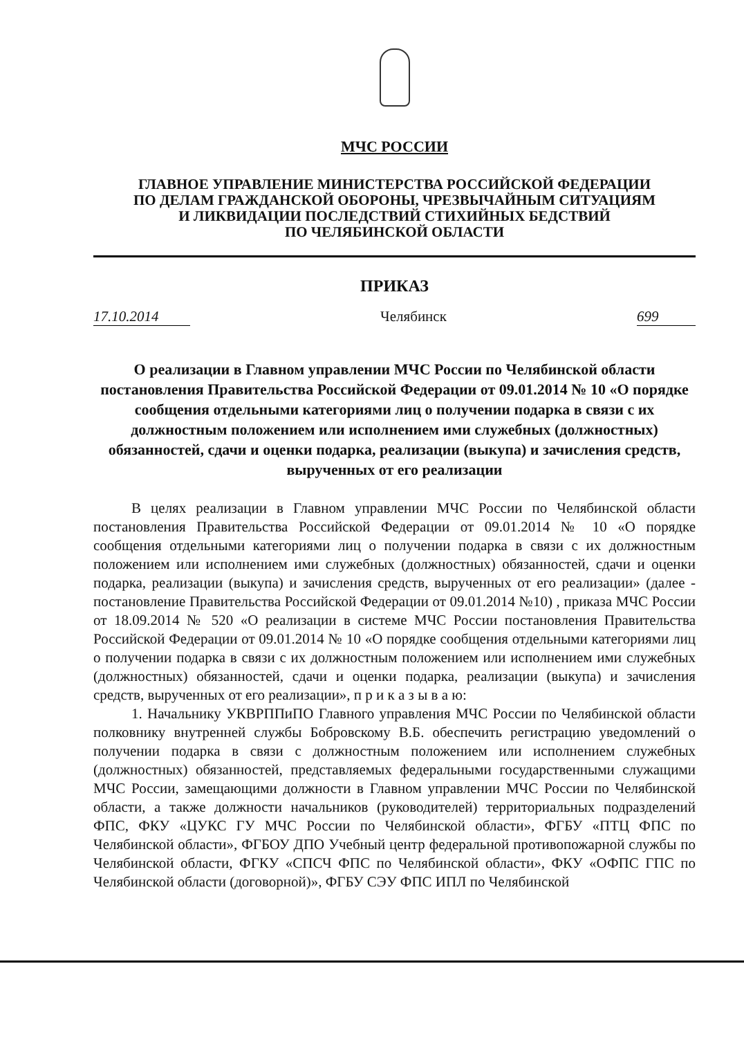МЧС РОССИИ
ГЛАВНОЕ УПРАВЛЕНИЕ МИНИСТЕРСТВА РОССИЙСКОЙ ФЕДЕРАЦИИ
ПО ДЕЛАМ ГРАЖДАНСКОЙ ОБОРОНЫ, ЧРЕЗВЫЧАЙНЫМ СИТУАЦИЯМ
И ЛИКВИДАЦИИ ПОСЛЕДСТВИЙ СТИХИЙНЫХ БЕДСТВИЙ
ПО ЧЕЛЯБИНСКОЙ ОБЛАСТИ
ПРИКАЗ
17.10.2014 Челябинск 699
О реализации в Главном управлении МЧС России по Челябинской области постановления Правительства Российской Федерации от 09.01.2014 № 10 «О порядке сообщения отдельными категориями лиц о получении подарка в связи с их должностным положением или исполнением ими служебных (должностных) обязанностей, сдачи и оценки подарка, реализации (выкупа) и зачисления средств, вырученных от его реализации
В целях реализации в Главном управлении МЧС России по Челябинской области постановления Правительства Российской Федерации от 09.01.2014 № 10 «О порядке сообщения отдельными категориями лиц о получении подарка в связи с их должностным положением или исполнением ими служебных (должностных) обязанностей, сдачи и оценки подарка, реализации (выкупа) и зачисления средств, вырученных от его реализации» (далее - постановление Правительства Российской Федерации от 09.01.2014 №10) , приказа МЧС России от 18.09.2014 № 520 «О реализации в системе МЧС России постановления Правительства Российской Федерации от 09.01.2014 № 10 «О порядке сообщения отдельными категориями лиц о получении подарка в связи с их должностным положением или исполнением ими служебных (должностных) обязанностей, сдачи и оценки подарка, реализации (выкупа) и зачисления средств, вырученных от его реализации», п р и к а з ы в а ю:
1. Начальнику УКВРППиПО Главного управления МЧС России по Челябинской области полковнику внутренней службы Бобровскому В.Б. обеспечить регистрацию уведомлений о получении подарка в связи с должностным положением или исполнением служебных (должностных) обязанностей, представляемых федеральными государственными служащими МЧС России, замещающими должности в Главном управлении МЧС России по Челябинской области, а также должности начальников (руководителей) территориальных подразделений ФПС, ФКУ «ЦУКС ГУ МЧС России по Челябинской области», ФГБУ «ПТЦ ФПС по Челябинской области», ФГБОУ ДПО Учебный центр федеральной противопожарной службы по Челябинской области, ФГКУ «СПСЧ ФПС по Челябинской области», ФКУ «ОФПС ГПС по Челябинской области (договорной)», ФГБУ СЭУ ФПС ИПЛ по Челябинской